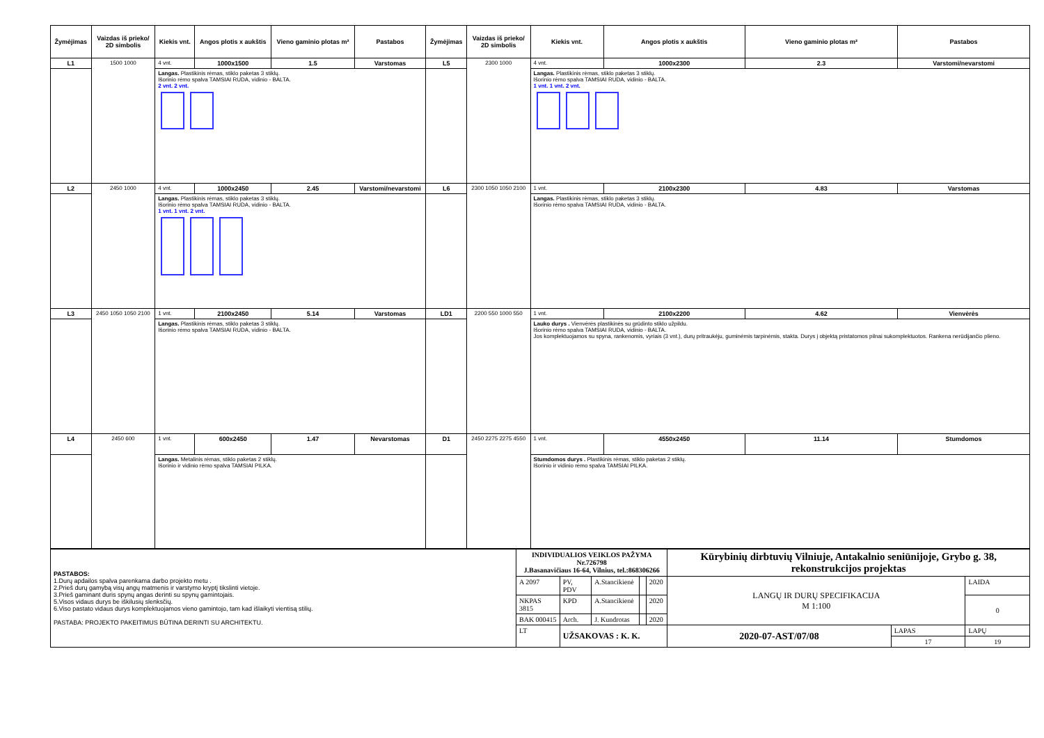| Žymėjimas | Vaizdas iš prieko/ 2D simbolis | Kiekis vnt. | Angos plotis x aukštis | Vieno gaminio plotas m² | Pastabos | Žymėjimas | Vaizdas iš prieko/ 2D simbolis | Kiekis vnt. | Angos plotis x aukštis | Vieno gaminio plotas m² | Pastabos |
| --- | --- | --- | --- | --- | --- | --- | --- | --- | --- | --- | --- |
| L1 | 1500 1000 | 4 vnt. | 1000x1500 | 1.5 | Varstomas | L5 | 2300 1000 | 4 vnt. | 1000x2300 | 2.3 | Varstomi/nevarstomi |
| | | Langas. Plastikinis rėmas, stiklo paketas 3 stiklų. Išorinio rėmo spalva TAMSIAI RUDA, vidinio - BALTA. 2 vnt. 2 vnt. | | | | | | Langas. Plastikinis rėmas, stiklo paketas 3 stiklų. Išorinio rėmo spalva TAMSIAI RUDA, vidinio - BALTA. 1 vnt. 1 vnt. 2 vnt. | | | |
| L2 | 2450 1000 | 4 vnt. | 1000x2450 | 2.45 | Varstomi/nevarstomi | L6 | 2300 1050 1050 2100 | 1 vnt. | 2100x2300 | 4.83 | Varstomas |
| | | Langas. Plastikinis rėmas, stiklo paketas 3 stiklų. Išorinio rėmo spalva TAMSIAI RUDA, vidinio - BALTA. 1 vnt. 1 vnt. 2 vnt. | | | | | | Langas. Plastikinis rėmas, stiklo paketas 3 stiklų. Išorinio rėmo spalva TAMSIAI RUDA, vidinio - BALTA. | | | |
| L3 | 2450 1050 1050 2100 | 1 vnt. | 2100x2450 | 5.14 | Varstomas | LD1 | 2200 550 1000 550 | 1 vnt. | 2100x2200 | 4.62 | Vienvėrės |
| | | Langas. Plastikinis rėmas, stiklo paketas 3 stiklų. Išorinio rėmo spalva TAMSIAI RUDA, vidinio - BALTA. | | | | | | Lauko durys . Vienvėrės plastikinės su grūdinto stiklo užpildu. Išorinio rėmo spalva TAMSIAI RUDA, vidinio - BALTA. Jos komplektuojamos su spyna, rankenomis, vyriais (3 vnt.), durų pritraukėju, guminėmis tarpinėmis, stakta. Durys į objektą pristatomos pilnai sukomplektuotos. Rankena nerūdijančio plieno. | | | |
| L4 | 2450 600 | 1 vnt. | 600x2450 | 1.47 | Nevarstomas | D1 | 2450 2275 2275 4550 | 1 vnt. | 4550x2450 | 11.14 | Stumdomos |
| | | Langas. Metalinis rėmas, stiklo paketas 2 stiklų. Išorinio ir vidinio rėmo spalva TAMSIAI PILKA. | | | | | | Stumdomos durys . Plastikinis rėmas, stiklo paketas 2 stiklų. Išorinio ir vidinio rėmo spalva TAMSIAI PILKA. | | | |
| PASTABOS: 1.Durų apdailos spalva parenkama darbo projekto metu . 2.Prieš durų gamybą visų angų matmenis ir varstymo kryptį tikslinti vietoje. 3.Prieš gaminant duris spynų angas derinti su spynų gamintojais. 5.Visos vidaus durys be iškilusių slenksčių. 6.Viso pastato vidaus durys komplektuojamos vieno gamintojo, tam kad išlaikyti vientisą stilių. PASTABA: PROJEKTO PAKEITIMUS BŪTINA DERINTI SU ARCHITEKTU. | INDIVIDUALIOS VEIKLOS PAŽYMA Nr.726798 J.Basanavičiaus 16-64, Vilnius, tel.:868306266 | | | | | Kūrybinių dirbtuvių Vilniuje, Antakalnio seniūnijoje, Grybo g. 38, rekonstrukcijos projektas | | |
| | A 2097 | PV, PDV | A.Stancikienė | | 2020 | LANGŲ IR DURŲ SPECIFIKACIJA M 1:100 | | LAIDA |
| | NKPAS 3815 | KPD | A.Stancikienė | | 2020 | | | 0 |
| | BAK 000415 | Arch. | J. Kundrotas | | 2020 | | | |
| | LT | UŽSAKOVAS : K. K. | | | | 2020-07-AST/07/08 | LAPAS | LAPŲ |
| | | | | | | | 17 | 19 |